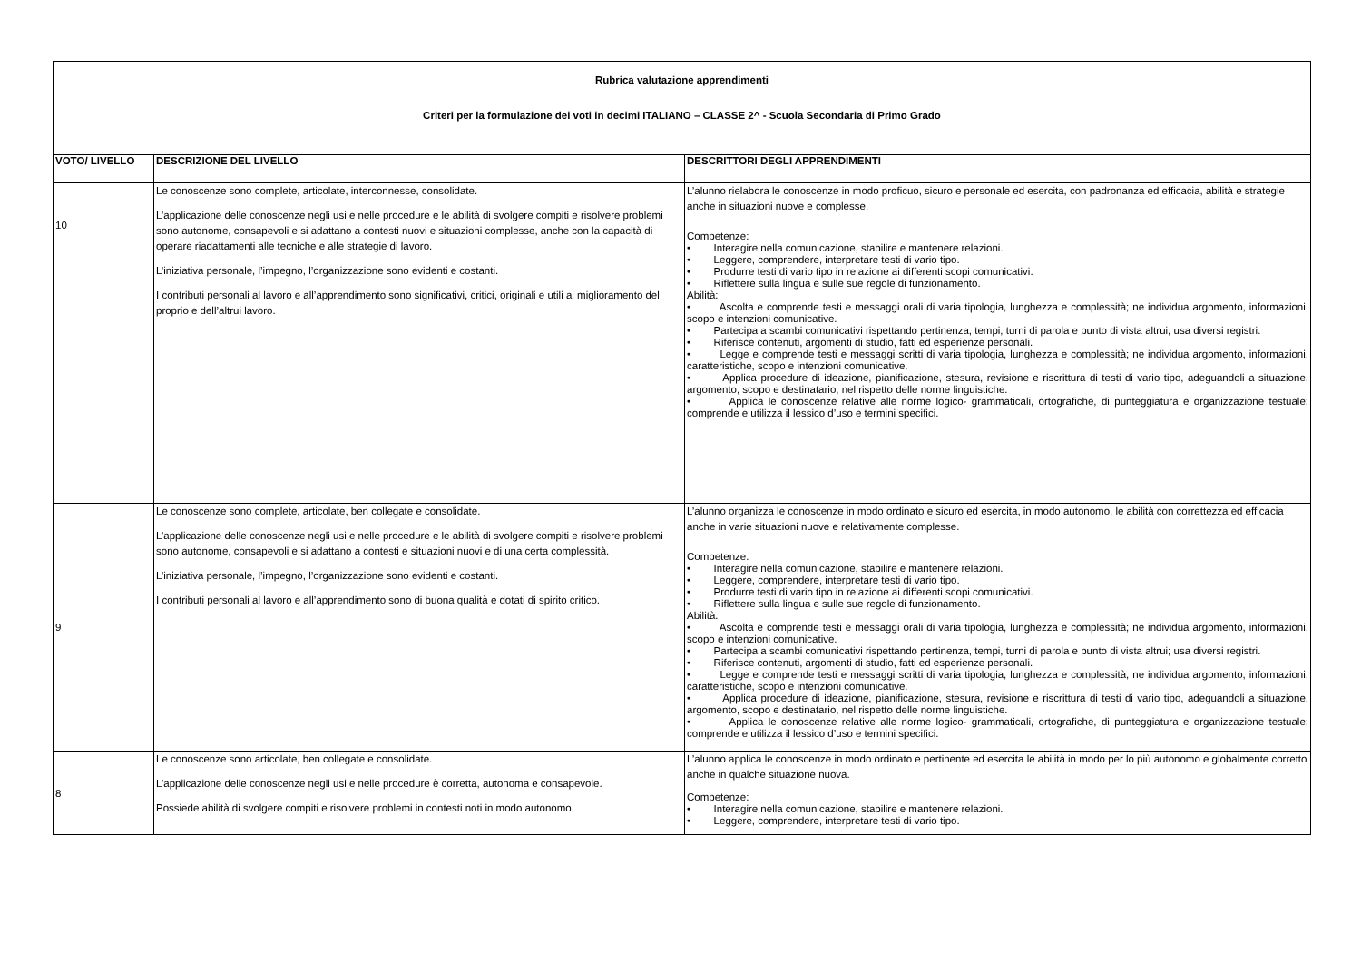| Rubrica valutazione apprendimenti Criteri per la formulazione dei voti in decimi ITALIANO – CLASSE 2^ - Scuola Secondaria di Primo Grado | | |
| VOTO/ LIVELLO | DESCRIZIONE DEL LIVELLO | DESCRITTORI DEGLI APPRENDIMENTI |
| 10 | Le conoscenze sono complete, articolate, interconnesse, consolidate. L’applicazione delle conoscenze negli usi e nelle procedure e le abilità di svolgere compiti e risolvere problemi sono autonome, consapevoli e si adattano a contesti nuovi e situazioni complesse, anche con la capacità di operare riadattamenti alle tecniche e alle strategie di lavoro. L’iniziativa personale, l’impegno, l’organizzazione sono evidenti e costanti. I contributi personali al lavoro e all’apprendimento sono significativi, critici, originali e utili al miglioramento del proprio e dell’altrui lavoro. | L’alunno rielabora le conoscenze in modo proficuo, sicuro e personale ed esercita, con padronanza ed efficacia, abilità e strategie anche in situazioni nuove e complesse. Competenze: • Interagire nella comunicazione, stabilire e mantenere relazioni. • Leggere, comprendere, interpretare testi di vario tipo. • Produrre testi di vario tipo in relazione ai differenti scopi comunicativi. • Riflettere sulla lingua e sulle sue regole di funzionamento. Abilità: • Ascolta e comprende testi e messaggi orali di varia tipologia, lunghezza e complessità; ne individua argomento, informazioni, scopo e intenzioni comunicative. • Partecipa a scambi comunicativi rispettando pertinenza, tempi, turni di parola e punto di vista altrui; usa diversi registri. • Riferisce contenuti, argomenti di studio, fatti ed esperienze personali. • Legge e comprende testi e messaggi scritti di varia tipologia, lunghezza e complessità; ne individua argomento, informazioni, caratteristiche, scopo e intenzioni comunicative. • Applica procedure di ideazione, pianificazione, stesura, revisione e riscrittura di testi di vario tipo, adeguandoli a situazione, argomento, scopo e destinatario, nel rispetto delle norme linguistiche. • Applica le conoscenze relative alle norme logico- grammaticali, ortografiche, di punteggiatura e organizzazione testuale; comprende e utilizza il lessico d’uso e termini specifici. |
| 9 | Le conoscenze sono complete, articolate, ben collegate e consolidate. L’applicazione delle conoscenze negli usi e nelle procedure e le abilità di svolgere compiti e risolvere problemi sono autonome, consapevoli e si adattano a contesti e situazioni nuovi e di una certa complessità. L’iniziativa personale, l’impegno, l’organizzazione sono evidenti e costanti. I contributi personali al lavoro e all’apprendimento sono di buona qualità e dotati di spirito critico. | L’alunno organizza le conoscenze in modo ordinato e sicuro ed esercita, in modo autonomo, le abilità con correttezza ed efficacia anche in varie situazioni nuove e relativamente complesse. Competenze: • Interagire nella comunicazione, stabilire e mantenere relazioni. • Leggere, comprendere, interpretare testi di vario tipo. • Produrre testi di vario tipo in relazione ai differenti scopi comunicativi. • Riflettere sulla lingua e sulle sue regole di funzionamento. Abilità: • Ascolta e comprende testi e messaggi orali di varia tipologia, lunghezza e complessità; ne individua argomento, informazioni, scopo e intenzioni comunicative. • Partecipa a scambi comunicativi rispettando pertinenza, tempi, turni di parola e punto di vista altrui; usa diversi registri. • Riferisce contenuti, argomenti di studio, fatti ed esperienze personali. • Legge e comprende testi e messaggi scritti di varia tipologia, lunghezza e complessità; ne individua argomento, informazioni, caratteristiche, scopo e intenzioni comunicative. • Applica procedure di ideazione, pianificazione, stesura, revisione e riscrittura di testi di vario tipo, adeguandoli a situazione, argomento, scopo e destinatario, nel rispetto delle norme linguistiche. • Applica le conoscenze relative alle norme logico- grammaticali, ortografiche, di punteggiatura e organizzazione testuale; comprende e utilizza il lessico d’uso e termini specifici. |
| 8 | Le conoscenze sono articolate, ben collegate e consolidate. L’applicazione delle conoscenze negli usi e nelle procedure è corretta, autonoma e consapevole. Possiede abilità di svolgere compiti e risolvere problemi in contesti noti in modo autonomo. | L’alunno applica le conoscenze in modo ordinato e pertinente ed esercita le abilità in modo per lo più autonomo e globalmente corretto anche in qualche situazione nuova. Competenze: • Interagire nella comunicazione, stabilire e mantenere relazioni. • Leggere, comprendere, interpretare testi di vario tipo. |